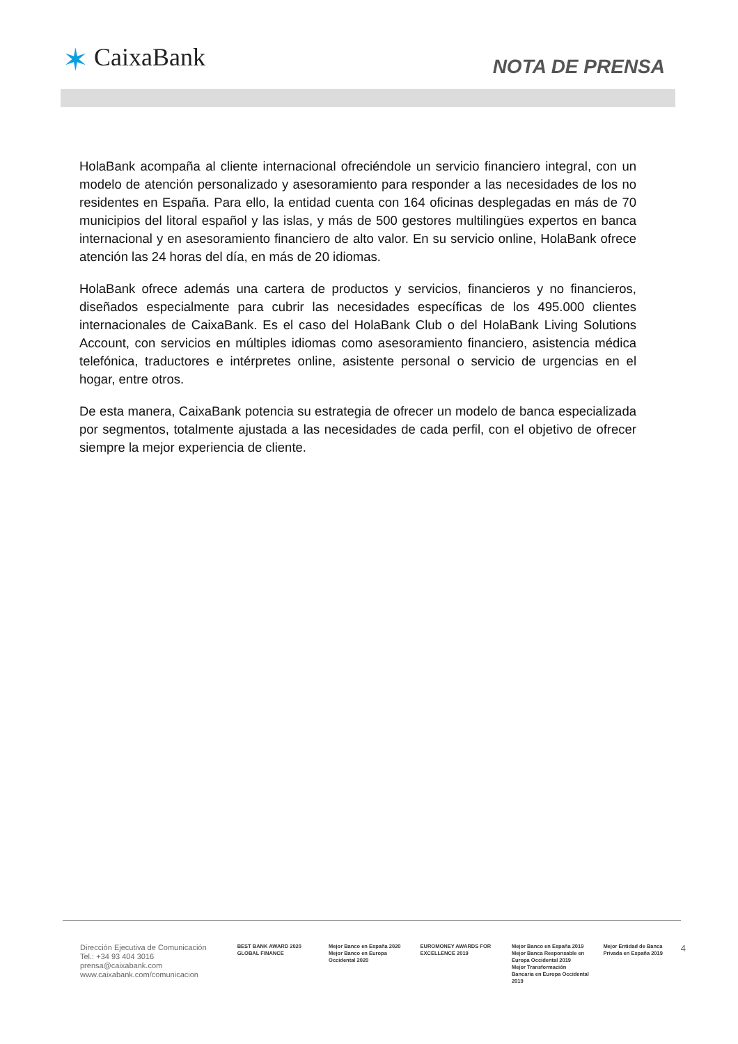✶ CaixaBank NOTA DE PRENSA
HolaBank acompaña al cliente internacional ofreciéndole un servicio financiero integral, con un modelo de atención personalizado y asesoramiento para responder a las necesidades de los no residentes en España. Para ello, la entidad cuenta con 164 oficinas desplegadas en más de 70 municipios del litoral español y las islas, y más de 500 gestores multilingües expertos en banca internacional y en asesoramiento financiero de alto valor. En su servicio online, HolaBank ofrece atención las 24 horas del día, en más de 20 idiomas.
HolaBank ofrece además una cartera de productos y servicios, financieros y no financieros, diseñados especialmente para cubrir las necesidades específicas de los 495.000 clientes internacionales de CaixaBank. Es el caso del HolaBank Club o del HolaBank Living Solutions Account, con servicios en múltiples idiomas como asesoramiento financiero, asistencia médica telefónica, traductores e intérpretes online, asistente personal o servicio de urgencias en el hogar, entre otros.
De esta manera, CaixaBank potencia su estrategia de ofrecer un modelo de banca especializada por segmentos, totalmente ajustada a las necesidades de cada perfil, con el objetivo de ofrecer siempre la mejor experiencia de cliente.
Dirección Ejecutiva de Comunicación
Tel.: +34 93 404 3016
prensa@caixabank.com
www.caixabank.com/comunicacion
BEST BANK AWARD 2020 GLOBAL FINANCE
Mejor Banco en España 2020
Mejor Banco en Europa Occidental 2020
EUROMONEY AWARDS FOR EXCELLENCE 2019
Mejor Banco en España 2019
Mejor Banca Responsable en Europa Occidental 2019
Mejor Transformación Bancaria en Europa Occidental 2019
Mejor Entidad de Banca Privada en España 2019
4